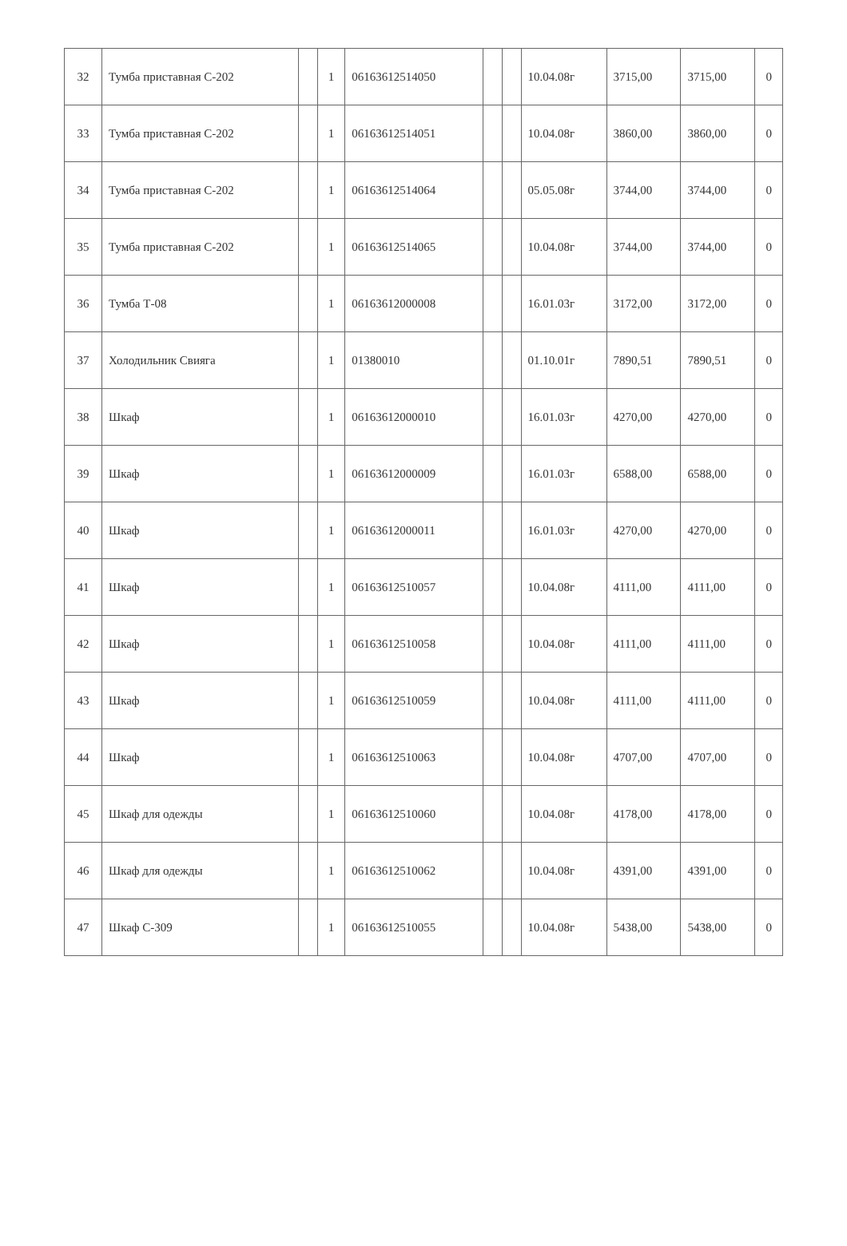| 32 | Тумба приставная С-202 | | 1 | 06163612514050 | | | 10.04.08г | 3715,00 | 3715,00 | 0 |
| 33 | Тумба приставная С-202 | | 1 | 06163612514051 | | | 10.04.08г | 3860,00 | 3860,00 | 0 |
| 34 | Тумба приставная С-202 | | 1 | 06163612514064 | | | 05.05.08г | 3744,00 | 3744,00 | 0 |
| 35 | Тумба приставная С-202 | | 1 | 06163612514065 | | | 10.04.08г | 3744,00 | 3744,00 | 0 |
| 36 | Тумба Т-08 | | 1 | 06163612000008 | | | 16.01.03г | 3172,00 | 3172,00 | 0 |
| 37 | Холодильник Свияга | | 1 | 01380010 | | | 01.10.01г | 7890,51 | 7890,51 | 0 |
| 38 | Шкаф | | 1 | 06163612000010 | | | 16.01.03г | 4270,00 | 4270,00 | 0 |
| 39 | Шкаф | | 1 | 06163612000009 | | | 16.01.03г | 6588,00 | 6588,00 | 0 |
| 40 | Шкаф | | 1 | 06163612000011 | | | 16.01.03г | 4270,00 | 4270,00 | 0 |
| 41 | Шкаф | | 1 | 06163612510057 | | | 10.04.08г | 4111,00 | 4111,00 | 0 |
| 42 | Шкаф | | 1 | 06163612510058 | | | 10.04.08г | 4111,00 | 4111,00 | 0 |
| 43 | Шкаф | | 1 | 06163612510059 | | | 10.04.08г | 4111,00 | 4111,00 | 0 |
| 44 | Шкаф | | 1 | 06163612510063 | | | 10.04.08г | 4707,00 | 4707,00 | 0 |
| 45 | Шкаф для одежды | | 1 | 06163612510060 | | | 10.04.08г | 4178,00 | 4178,00 | 0 |
| 46 | Шкаф для одежды | | 1 | 06163612510062 | | | 10.04.08г | 4391,00 | 4391,00 | 0 |
| 47 | Шкаф С-309 | | 1 | 06163612510055 | | | 10.04.08г | 5438,00 | 5438,00 | 0 |